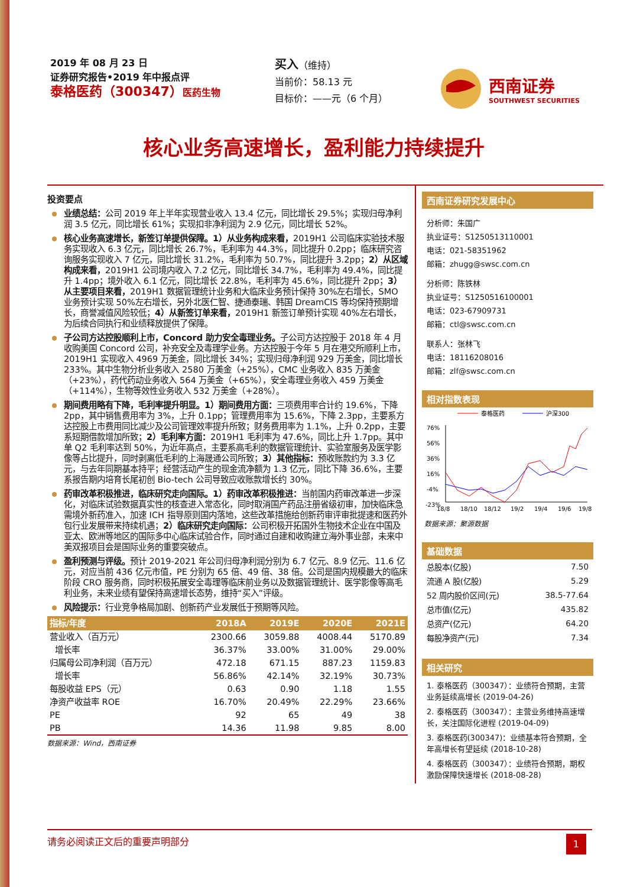2019 年 08 月 23 日
证券研究报告•2019 年中报点评
泰格医药（300347）医药生物
买入（维持）
当前价：58.13 元
目标价：——元（6 个月）
西南证券
SOUTHWEST SECURITIES
核心业务高速增长，盈利能力持续提升
投资要点
业绩总结：公司 2019 年上半年实现营业收入 13.4 亿元，同比增长 29.5%；实现归母净利润 3.5 亿元，同比增长 61%；实现扣非净利润为 2.9 亿元，同比增长 52%。
核心业务高速增长，新签订单提供保障。1）从业务构成来看，2019H1 公司临床实验技术服务实现收入 6.3 亿元，同比增长 26.7%，毛利率为 44.3%，同比提升 0.2pp；临床研究咨询服务实现收入 7 亿元，同比增长 31.2%，毛利率为 50.7%，同比提升 3.2pp；2）从区域构成来看，2019H1 公司境内收入 7.2 亿元，同比增长 34.7%，毛利率为 49.4%，同比提升 1.4pp；境外收入 6.1 亿元，同比增长 22.8%，毛利率为 45.6%，同比提升 2pp；3）从主要项目来看，2019H1 数据管理统计业务和大临床业务预计保持 30%左右增长，SMO 业务预计实现 50%左右增长，另外北医仁智、捷通泰瑞、韩国 DreamCIS 等均保持预期增长，商誉减值风险较低；4）从新签订单来看，2019H1 新签订单预计实现 40%左右增长，为后续合同执行和业绩释放提供了保障。
子公司方达控股顺利上市，Concord 助力安全毒理业务。子公司方达控股于 2018 年 4 月收购美国 Concord 公司，补充安全及毒理学业务。方达控股于今年 5 月在港交所顺利上市，2019H1 实现收入 4969 万美金，同比增长 34%；实现归母净利润 929 万美金，同比增长 233%。其中生物分析业务收入 2580 万美金（+25%），CMC 业务收入 835 万美金（+23%），药代药动业务收入 564 万美金（+65%），安全毒理业务收入 459 万美金（+114%），生物等效性业务收入 532 万美金（+28%）。
期间费用略有下降，毛利率提升明显。1）期间费用方面：三项费用率合计约 19.6%，下降 2pp，其中销售费用率为 3%，上升 0.1pp；管理费用率为 15.6%，下降 2.3pp，主要系方达控股上市费用同比减少及公司管理效率提升所致；财务费用率为 1.1%，上升 0.2pp，主要系短期借款增加所致；2）毛利率方面：2019H1 毛利率为 47.6%，同比上升 1.7pp。其中单 Q2 毛利率达到 50%，为近年高点，主要系高毛利的数据管理统计、实验室服务及医学影像等占比提升，同时剥离低毛利的上海晟通公司所致；3）其他指标：预收账款约为 3.3 亿元，与去年同期基本持平；经营活动产生的现金流净额为 1.3 亿元，同比下降 36.6%，主要系报告期内培育长尾初创 Bio-tech 公司导致应收账款增长约 30%。
药审改革积极推进，临床研究走向国际。1）药审改革积极推进：当前国内药审改革进一步深化，对临床试验数据真实性的核查进入常态化，同时取消国产药品注册省级初审，加快临床急需境外新药准入，加速 ICH 指导原则国内落地，这些改革措施给创新药审评审批提速和医药外包行业发展带来持续机遇；2）临床研究走向国际：公司积极开拓国外生物技术企业在中国及亚太、欧洲等地区的国际多中心临床试验合作，同时通过自建和收购建立海外事业部，未来中美双报项目会是国际业务的重要突破点。
盈利预测与评级。预计 2019-2021 年公司归母净利润分别为 6.7 亿元、8.9 亿元、11.6 亿元，对应当前 436 亿元市值，PE 分别为 65 倍、49 倍、38 倍。公司是国内规模最大的临床阶段 CRO 服务商，同时积极拓展安全毒理等临床前业务以及数据管理统计、医学影像等高毛利业务，未来业绩有望保持高速增长态势，维持“买入”评级。
风险提示：行业竞争格局加剧、创新药产业发展低于预期等风险。
| 指标/年度 | 2018A | 2019E | 2020E | 2021E |
| --- | --- | --- | --- | --- |
| 营业收入（百万元） | 2300.66 | 3059.88 | 4008.44 | 5170.89 |
| 增长率 | 36.37% | 33.00% | 31.00% | 29.00% |
| 归属母公司净利润（百万元） | 472.18 | 671.15 | 887.23 | 1159.83 |
| 增长率 | 56.86% | 42.14% | 32.19% | 30.73% |
| 每股收益 EPS（元） | 0.63 | 0.90 | 1.18 | 1.55 |
| 净资产收益率 ROE | 16.70% | 20.49% | 22.29% | 23.66% |
| PE | 92 | 65 | 49 | 38 |
| PB | 14.36 | 11.98 | 9.85 | 8.00 |
数据来源：Wind，西南证券
西南证券研究发展中心
分析师：朱国广
执业证号：S1250513110001
电话：021-58351962
邮箱：zhugg@swsc.com.cn
分析师：陈铁林
执业证号：S1250516100001
电话：023-67909731
邮箱：ctl@swsc.com.cn
联系人：张林飞
电话：18116208016
邮箱：zlf@swsc.com.cn
相对指数表现
泰格医药
沪深300
76%
56%
36%
16%
-4%
-23%
18/8
18/10
18/12
19/2
19/4
19/6
19/8
数据来源：聚源数据
基础数据
| 总股本(亿股) | 7.50 |
| 流通 A 股(亿股) | 5.29 |
| 52 周内股价区间(元) | 38.5-77.64 |
| 总市值(亿元) | 435.82 |
| 总资产(亿元) | 64.20 |
| 每股净资产(元) | 7.34 |
相关研究
1. 泰格医药（300347）：业绩符合预期，主营业务延续高增长 (2019-04-26)
2. 泰格医药（300347）：主营业务维持高速增长，关注国际化进程 (2019-04-09)
3. 泰格医药(300347)：业绩基本符合预期，全年高增长有望延续 (2018-10-28)
4. 泰格医药（300347）：业绩符合预期，期权激励保障快速增长 (2018-08-28)
请务必阅读正文后的重要声明部分 1